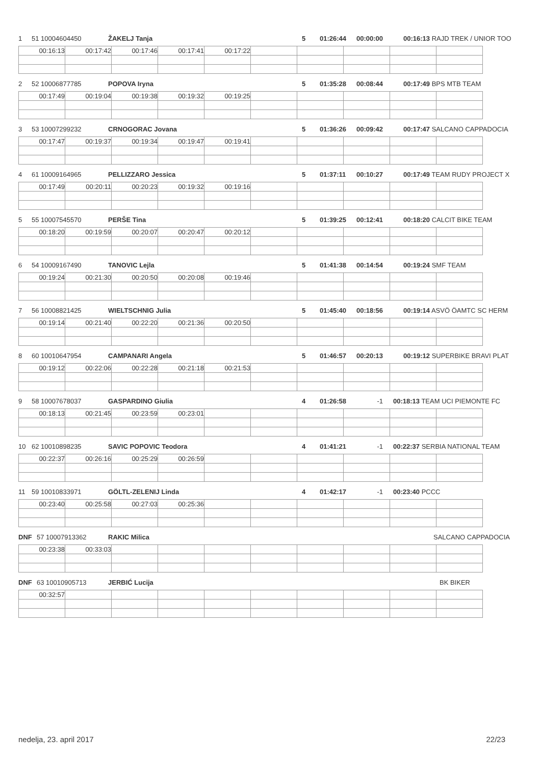1 51 10004604450 ŽAKELJ Tanja 5 01:26:44 00:00:00 00:16:13 RAJD TREK / UNIOR TOO
| 00:16:13 | 00:17:42 | 00:17:46 | 00:17:41 | 00:17:22 | | | | | |
2 52 10006877785 POPOVA Iryna 5 01:35:28 00:08:44 00:17:49 BPS MTB TEAM
| 00:17:49 | 00:19:04 | 00:19:38 | 00:19:32 | 00:19:25 | | | | | |
3 53 10007299232 CRNOGORAC Jovana 5 01:36:26 00:09:42 00:17:47 SALCANO CAPPADOCIA
| 00:17:47 | 00:19:37 | 00:19:34 | 00:19:47 | 00:19:41 | | | | | |
4 61 10009164965 PELLIZZARO Jessica 5 01:37:11 00:10:27 00:17:49 TEAM RUDY PROJECT X
| 00:17:49 | 00:20:11 | 00:20:23 | 00:19:32 | 00:19:16 | | | | | |
5 55 10007545570 PERŠE Tina 5 01:39:25 00:12:41 00:18:20 CALCIT BIKE TEAM
| 00:18:20 | 00:19:59 | 00:20:07 | 00:20:47 | 00:20:12 | | | | | |
6 54 10009167490 TANOVIC Lejla 5 01:41:38 00:14:54 00:19:24 SMF TEAM
| 00:19:24 | 00:21:30 | 00:20:50 | 00:20:08 | 00:19:46 | | | | | |
7 56 10008821425 WIELTSCHNIG Julia 5 01:45:40 00:18:56 00:19:14 ASVÖ ÖAMTC SC HERM
| 00:19:14 | 00:21:40 | 00:22:20 | 00:21:36 | 00:20:50 | | | | | |
8 60 10010647954 CAMPANARI Angela 5 01:46:57 00:20:13 00:19:12 SUPERBIKE BRAVI PLAT
| 00:19:12 | 00:22:06 | 00:22:28 | 00:21:18 | 00:21:53 | | | | | |
9 58 10007678037 GASPARDINO Giulia 4 01:26:58 -1 00:18:13 TEAM UCI PIEMONTE FC
| 00:18:13 | 00:21:45 | 00:23:59 | 00:23:01 | | | | | | |
10 62 10010898235 SAVIC POPOVIC Teodora 4 01:41:21 -1 00:22:37 SERBIA NATIONAL TEAM
| 00:22:37 | 00:26:16 | 00:25:29 | 00:26:59 | | | | | | |
11 59 10010833971 GÖLTL-ZELENIJ Linda 4 01:42:17 -1 00:23:40 PCCC
| 00:23:40 | 00:25:58 | 00:27:03 | 00:25:36 | | | | | | |
DNF 57 10007913362 RAKIC Milica SALCANO CAPPADOCIA
| 00:23:38 | 00:33:03 | | | | | | | | |
DNF 63 10010905713 JERBIĆ Lucija BK BIKER
| 00:32:57 | | | | | | | | | |
nedelja, 23. april 2017 22/23